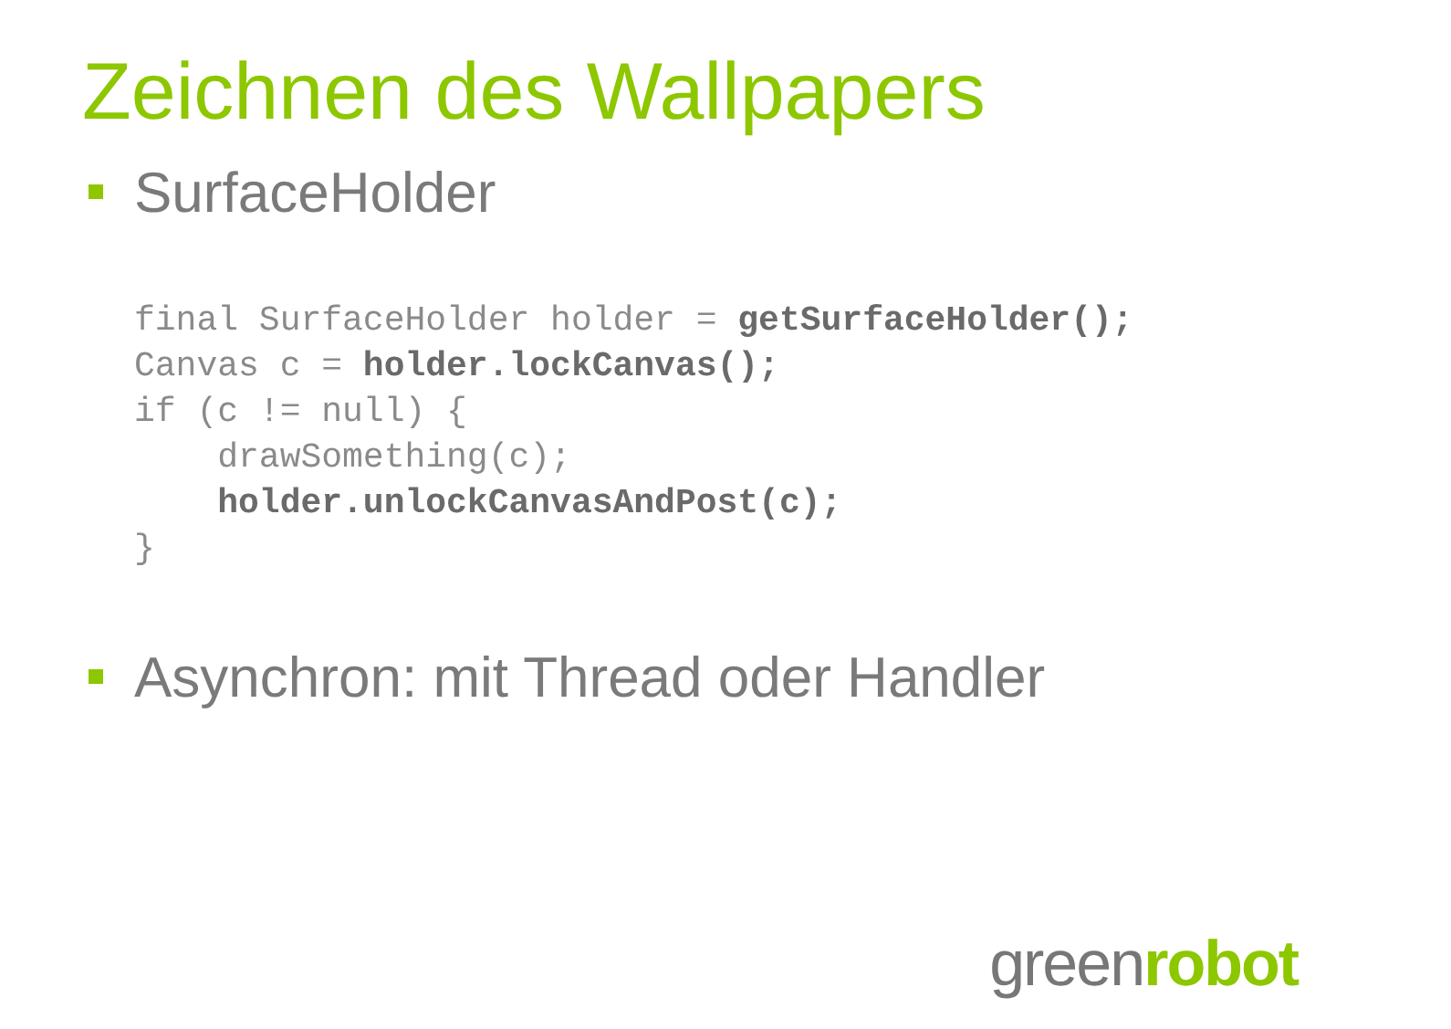Zeichnen des Wallpapers
SurfaceHolder
final SurfaceHolder holder = getSurfaceHolder();
Canvas c = holder.lockCanvas();
if (c != null) {
    drawSomething(c);
    holder.unlockCanvasAndPost(c);
}
Asynchron: mit Thread oder Handler
greenrobot